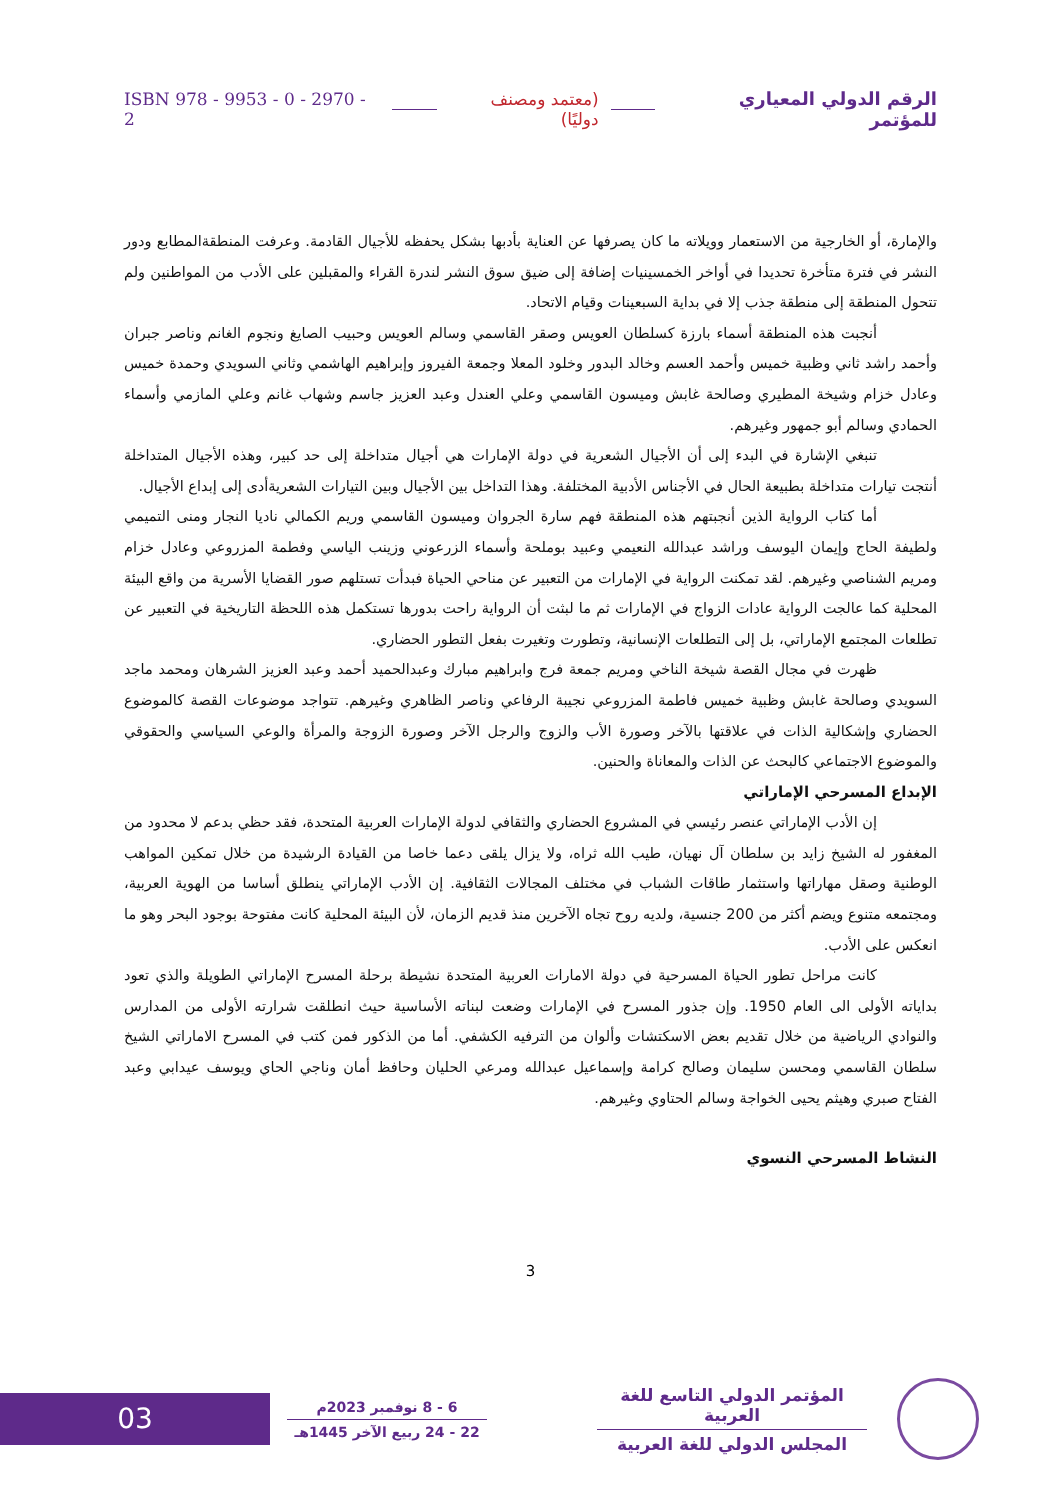الرقم الدولي المعياري للمؤتمر (معتمد ومصنف دوليًا) ISBN 978 - 9953 - 0 - 2970 - 2
والإمارة، أو الخارجية من الاستعمار وويلاته ما كان يصرفها عن العناية بأدبها بشكل يحفظه للأجيال القادمة. وعرفت المنطقةالمطابع ودور النشر في فترة متأخرة تحديدا في أواخر الخمسينيات إضافة إلى ضيق سوق النشر لندرة القراء والمقبلين على الأدب من المواطنين ولم تتحول المنطقة إلى منطقة جذب إلا في بداية السبعينات وقيام الاتحاد.
أنجبت هذه المنطقة أسماء بارزة كسلطان العويس وصقر القاسمي وسالم العويس وحبيب الصايغ ونجوم الغانم وناصر جبران وأحمد راشد ثاني وظبية خميس وأحمد العسم وخالد البدور وخلود المعلا وجمعة الفيروز وإبراهيم الهاشمي وثاني السويدي وحمدة خميس وعادل خزام وشيخة المطيري وصالحة غابش وميسون القاسمي وعلي العندل وعبد العزيز جاسم وشهاب غانم وعلي المازمي وأسماء الحمادي وسالم أبو جمهور وغيرهم.
تنبغي الإشارة في البدء إلى أن الأجيال الشعرية في دولة الإمارات هي أجيال متداخلة إلى حد كبير، وهذه الأجيال المتداخلة أنتجت تيارات متداخلة بطبيعة الحال في الأجناس الأدبية المختلفة. وهذا التداخل بين الأجيال وبين التيارات الشعريةأدى إلى إبداع الأجيال.
أما كتاب الرواية الذين أنجبتهم هذه المنطقة فهم سارة الجروان وميسون القاسمي وريم الكمالي ناديا النجار ومنى التميمي ولطيفة الحاج وإيمان اليوسف وراشد عبدالله النعيمي وعبيد بوملحة وأسماء الزرعوني وزينب الياسي وفطمة المزروعي وعادل خزام ومريم الشناصي وغيرهم. لقد تمكنت الرواية في الإمارات من التعبير عن مناحي الحياة فبدأت تستلهم صور القضايا الأسرية من واقع البيئة المحلية كما عالجت الرواية عادات الزواج في الإمارات ثم ما لبثت أن الرواية راحت بدورها تستكمل هذه اللحظة التاريخية في التعبير عن تطلعات المجتمع الإماراتي، بل إلى التطلعات الإنسانية، وتطورت وتغيرت بفعل التطور الحضاري.
ظهرت في مجال القصة شيخة الناخي ومريم جمعة فرج وابراهيم مبارك وعبدالحميد أحمد وعبد العزيز الشرهان ومحمد ماجد السويدي وصالحة غابش وظبية خميس فاطمة المزروعي نجيبة الرفاعي وناصر الظاهري وغيرهم. تتواجد موضوعات القصة كالموضوع الحضاري وإشكالية الذات في علاقتها بالآخر وصورة الأب والزوج والرجل الآخر وصورة الزوجة والمرأة والوعي السياسي والحقوقي والموضوع الاجتماعي كالبحث عن الذات والمعاناة والحنين.
الإبداع المسرحي الإماراتي
إن الأدب الإماراتي عنصر رئيسي في المشروع الحضاري والثقافي لدولة الإمارات العربية المتحدة، فقد حظي بدعم لا محدود من المغفور له الشيخ زايد بن سلطان آل نهيان، طيب الله ثراه، ولا يزال يلقى دعما خاصا من القيادة الرشيدة من خلال تمكين المواهب الوطنية وصقل مهاراتها واستثمار طاقات الشباب في مختلف المجالات الثقافية. إن الأدب الإماراتي ينطلق أساسا من الهوية العربية، ومجتمعه متنوع ويضم أكثر من 200 جنسية، ولديه روح تجاه الآخرين منذ قديم الزمان، لأن البيئة المحلية كانت مفتوحة بوجود البحر وهو ما انعكس على الأدب.
كانت مراحل تطور الحياة المسرحية في دولة الامارات العربية المتحدة نشيطة برحلة المسرح الإماراتي الطويلة والذي تعود بداياته الأولى الى العام 1950. وإن جذور المسرح في الإمارات وضعت لبناته الأساسية حيث انطلقت شرارته الأولى من المدارس والنوادي الرياضية من خلال تقديم بعض الاسكتشات وألوان من الترفيه الكشفي. أما من الذكور فمن كتب في المسرح الاماراتي الشيخ سلطان القاسمي ومحسن سليمان وصالح كرامة وإسماعيل عبدالله ومرعي الحليان وحافظ أمان وناجي الحاي ويوسف عيدابي وعبد الفتاح صبري وهيثم يحيى الخواجة وسالم الحتاوي وغيرهم.
النشاط المسرحي النسوي
3
المؤتمر الدولي التاسع للغة العربية
المجلس الدولي للغة العربية
6 - 8 نوفمبر 2023م
22 - 24 ربيع الآخر 1445هـ
03